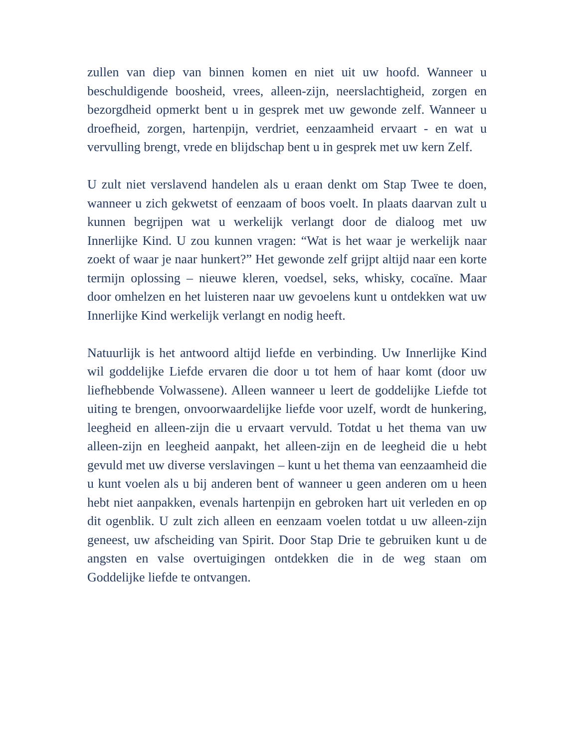zullen van diep van binnen komen en niet uit uw hoofd. Wanneer u beschuldigende boosheid, vrees, alleen-zijn, neerslachtigheid, zorgen en bezorgdheid opmerkt bent u in gesprek met uw gewonde zelf. Wanneer u droefheid, zorgen, hartenpijn, verdriet, eenzaamheid ervaart - en wat u vervulling brengt, vrede en blijdschap bent u in gesprek met uw kern Zelf.
U zult niet verslavend handelen als u eraan denkt om Stap Twee te doen, wanneer u zich gekwetst of eenzaam of boos voelt. In plaats daarvan zult u kunnen begrijpen wat u werkelijk verlangt door de dialoog met uw Innerlijke Kind. U zou kunnen vragen: “Wat is het waar je werkelijk naar zoekt of waar je naar hunkert?” Het gewonde zelf grijpt altijd naar een korte termijn oplossing – nieuwe kleren, voedsel, seks, whisky, cocaïne. Maar door omhelzen en het luisteren naar uw gevoelens kunt u ontdekken wat uw Innerlijke Kind werkelijk verlangt en nodig heeft.
Natuurlijk is het antwoord altijd liefde en verbinding. Uw Innerlijke Kind wil goddelijke Liefde ervaren die door u tot hem of haar komt (door uw liefhebbende Volwassene). Alleen wanneer u leert de goddelijke Liefde tot uiting te brengen, onvoorwaardelijke liefde voor uzelf, wordt de hunkering, leegheid en alleen-zijn die u ervaart vervuld. Totdat u het thema van uw alleen-zijn en leegheid aanpakt, het alleen-zijn en de leegheid die u hebt gevuld met uw diverse verslavingen – kunt u het thema van eenzaamheid die u kunt voelen als u bij anderen bent of wanneer u geen anderen om u heen hebt niet aanpakken, evenals hartenpijn en gebroken hart uit verleden en op dit ogenblik. U zult zich alleen en eenzaam voelen totdat u uw alleen-zijn geneest, uw afscheiding van Spirit. Door Stap Drie te gebruiken kunt u de angsten en valse overtuigingen ontdekken die in de weg staan om Goddelijke liefde te ontvangen.